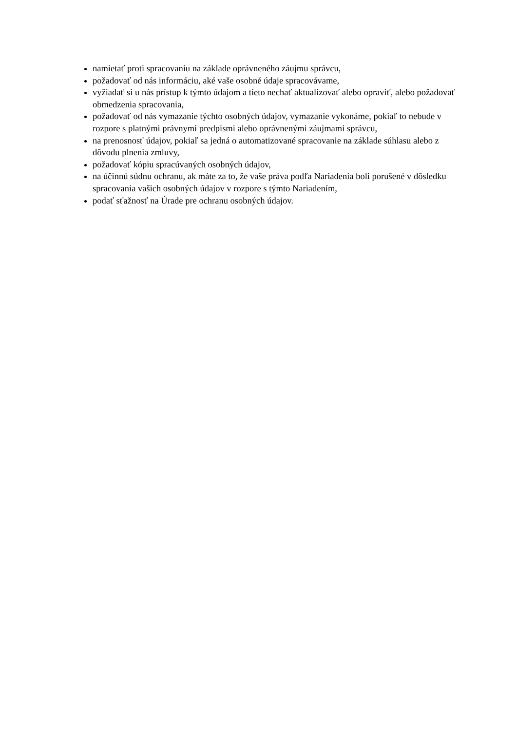namietať proti spracovaniu na základe oprávneného záujmu správcu,
požadovať od nás informáciu, aké vaše osobné údaje spracovávame,
vyžiadať si u nás prístup k týmto údajom a tieto nechať aktualizovať alebo opraviť, alebo požadovať obmedzenia spracovania,
požadovať od nás vymazanie týchto osobných údajov, vymazanie vykonáme, pokiaľ to nebude v rozpore s platnými právnymi predpismi alebo oprávnenými záujmami správcu,
na prenosnosť údajov, pokiaľ sa jedná o automatizované spracovanie na základe súhlasu alebo z dôvodu plnenia zmluvy,
požadovať kópiu spracúvaných osobných údajov,
na účinnú súdnu ochranu, ak máte za to, že vaše práva podľa Nariadenia boli porušené v dôsledku spracovania vašich osobných údajov v rozpore s týmto Nariadením,
podať sťažnosť na Úrade pre ochranu osobných údajov.